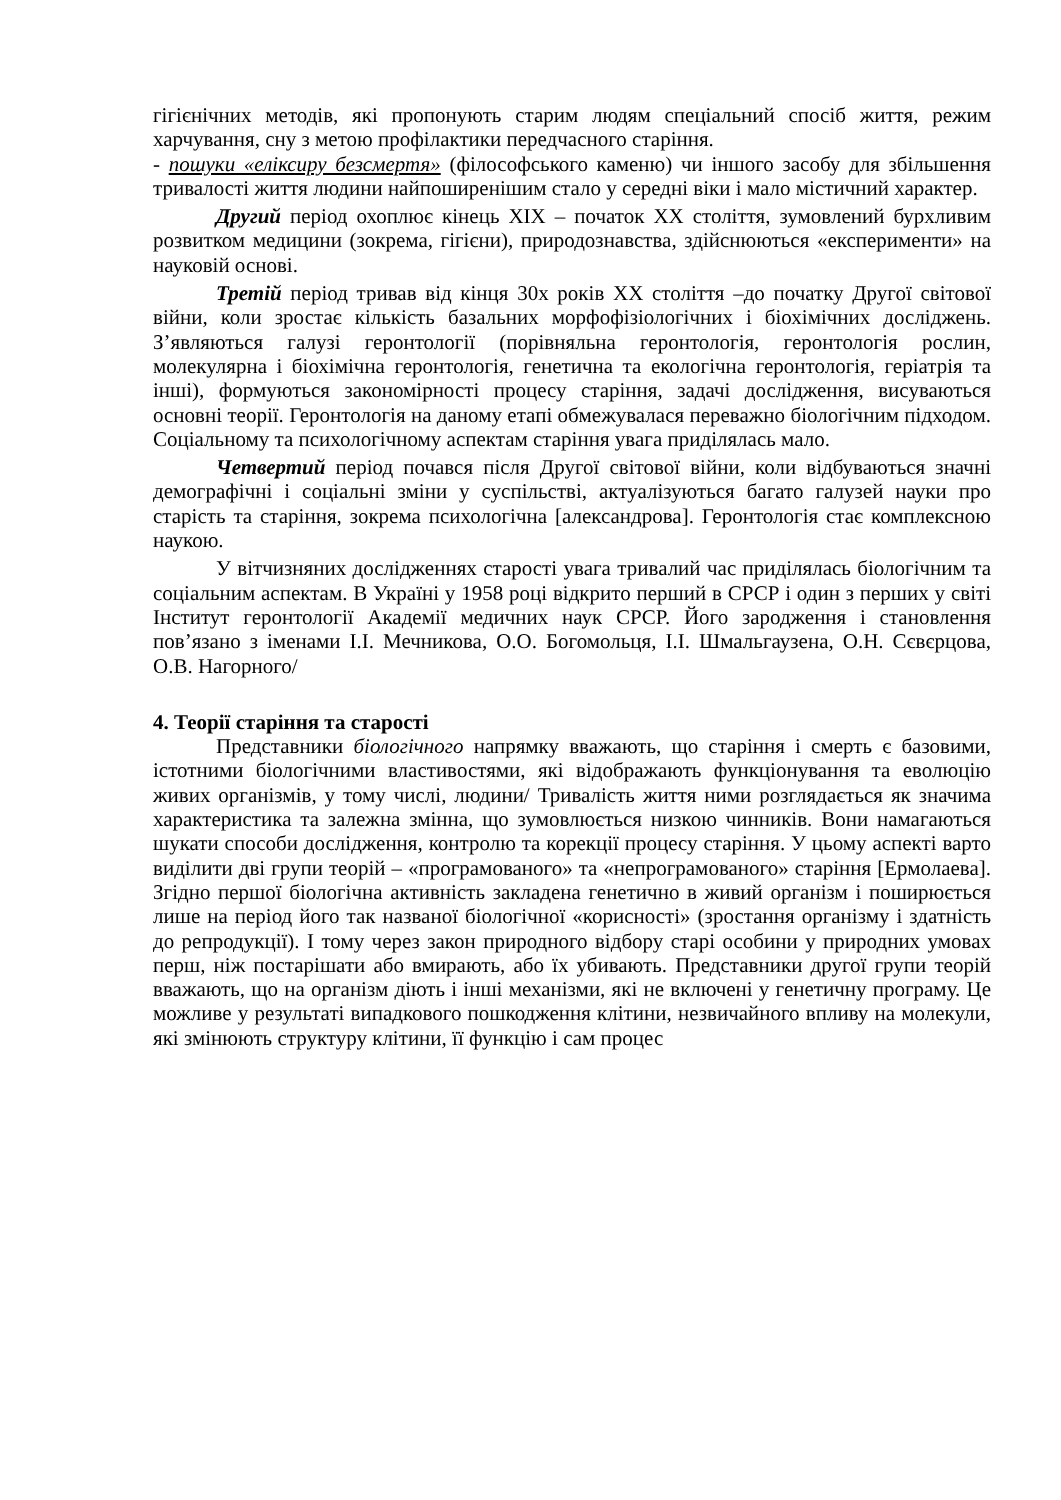гігієнічних методів, які пропонують старим людям спеціальний спосіб життя, режим харчування, сну з метою профілактики передчасного старіння.
- пошуки «еліксиру безсмертя» (філософського каменю) чи іншого засобу для збільшення тривалості життя людини найпоширенішим стало у середні віки і мало містичний характер.
Другий період охоплює кінець ХІХ – початок ХХ століття, зумовлений бурхливим розвитком медицини (зокрема, гігієни), природознавства, здійснюються «експерименти» на науковій основі.
Третій період тривав від кінця 30х років ХХ століття –до початку Другої світової війни, коли зростає кількість базальних морфофізіологічних і біохімічних досліджень. З’являються галузі геронтології (порівняльна геронтологія, геронтологія рослин, молекулярна і біохімічна геронтологія, генетична та екологічна геронтологія, геріатрія та інші), формуються закономірності процесу старіння, задачі дослідження, висуваються основні теорії. Геронтологія на даному етапі обмежувалася переважно біологічним підходом. Соціальному та психологічному аспектам старіння увага приділялась мало.
Четвертий період почався після Другої світової війни, коли відбуваються значні демографічні і соціальні зміни у суспільстві, актуалізуються багато галузей науки про старість та старіння, зокрема психологічна [александрова]. Геронтологія стає комплексною наукою.
У вітчизняних дослідженнях старості увага тривалий час приділялась біологічним та соціальним аспектам. В Україні у 1958 році відкрито перший в СРСР і один з перших у світі Інститут геронтології Академії медичних наук СРСР. Його зародження і становлення пов’язано з іменами І.І. Мечникова, О.О. Богомольця, І.І. Шмальгаузена, О.Н. Сєвєрцова, О.В. Нагорного/
4. Теорії старіння та старості
Представники біологічного напрямку вважають, що старіння і смерть є базовими, істотними біологічними властивостями, які відображають функціонування та еволюцію живих організмів, у тому числі, людини/ Тривалість життя ними розглядається як значима характеристика та залежна змінна, що зумовлюється низкою чинників. Вони намагаються шукати способи дослідження, контролю та корекції процесу старіння. У цьому аспекті варто виділити дві групи теорій – «програмованого» та «непрограмованого» старіння [Ермолаева]. Згідно першої біологічна активність закладена генетично в живий організм і поширюється лише на період його так названої біологічної «корисності» (зростання організму і здатність до репродукції). І тому через закон природного відбору старі особини у природних умовах перш, ніж постарішати або вмирають, або їх убивають. Представники другої групи теорій вважають, що на організм діють і інші механізми, які не включені у генетичну програму. Це можливе у результаті випадкового пошкодження клітини, незвичайного впливу на молекули, які змінюють структуру клітини, її функцію і сам процес